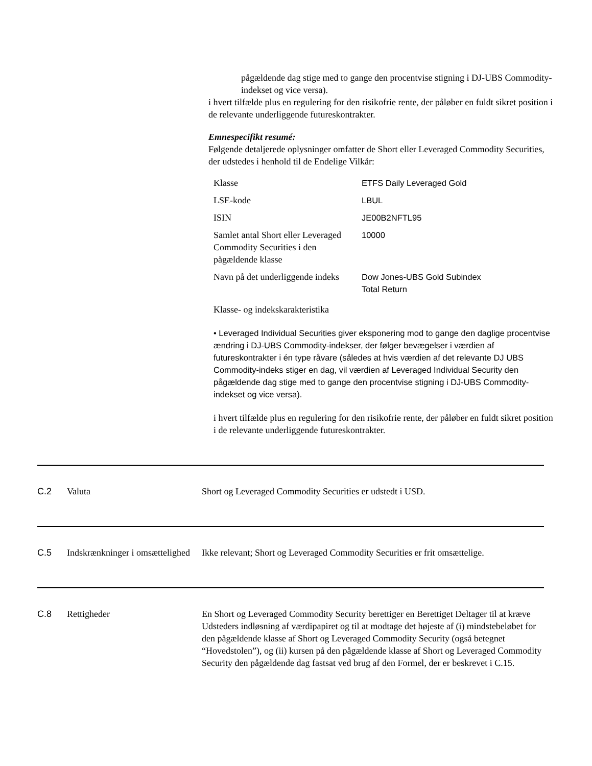pågældende dag stige med to gange den procentvise stigning i DJ-UBS Commodity-indekset og vice versa).
i hvert tilfælde plus en regulering for den risikofrie rente, der påløber en fuldt sikret position i de relevante underliggende futureskontrakter.
Emnespecifikt resumé:
Følgende detaljerede oplysninger omfatter de Short eller Leveraged Commodity Securities, der udstedes i henhold til de Endelige Vilkår:
| Klasse | ETFS Daily Leveraged Gold |
| LSE-kode | LBUL |
| ISIN | JE00B2NFTL95 |
| Samlet antal Short eller Leveraged Commodity Securities i den pågældende klasse | 10000 |
| Navn på det underliggende indeks | Dow Jones-UBS Gold Subindex Total Return |
Klasse- og indekskarakteristika
• Leveraged Individual Securities giver eksponering mod to gange den daglige procentvise ændring i DJ-UBS Commodity-indekser, der følger bevægelser i værdien af futureskontrakter i én type råvare (således at hvis værdien af det relevante DJ UBS Commodity-indeks stiger en dag, vil værdien af Leveraged Individual Security den pågældende dag stige med to gange den procentvise stigning i DJ-UBS Commodity-indekset og vice versa).
i hvert tilfælde plus en regulering for den risikofrie rente, der påløber en fuldt sikret position i de relevante underliggende futureskontrakter.
C.2 Valuta Short og Leveraged Commodity Securities er udstedt i USD.
C.5 Indskrænkninger i omsættelighed
Ikke relevant; Short og Leveraged Commodity Securities er frit omsættelige.
C.8 Rettigheder En Short og Leveraged Commodity Security berettiger en Berettiget Deltager til at kræve Udsteders indløsning af værdipapiret og til at modtage det højeste af (i) mindstebeløbet for den pågældende klasse af Short og Leveraged Commodity Security (også betegnet “Hovedstolen”), og (ii) kursen på den pågældende klasse af Short og Leveraged Commodity Security den pågældende dag fastsat ved brug af den Formel, der er beskrevet i C.15.